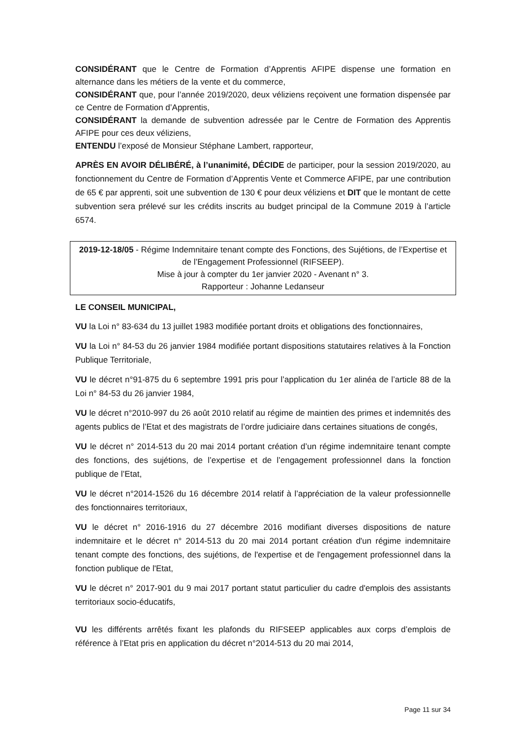CONSIDÉRANT que le Centre de Formation d’Apprentis AFIPE dispense une formation en alternance dans les métiers de la vente et du commerce,
CONSIDÉRANT que, pour l’année 2019/2020, deux véliziens reçoivent une formation dispensée par ce Centre de Formation d’Apprentis,
CONSIDÉRANT la demande de subvention adressée par le Centre de Formation des Apprentis AFIPE pour ces deux véliziens,
ENTENDU l’exposé de Monsieur Stéphane Lambert, rapporteur,
APRÈS EN AVOIR DÉLIBÉRÉ, à l’unanimité, DÉCIDE de participer, pour la session 2019/2020, au fonctionnement du Centre de Formation d’Apprentis Vente et Commerce AFIPE, par une contribution de 65 € par apprenti, soit une subvention de 130 € pour deux véliziens et DIT que le montant de cette subvention sera prélevé sur les crédits inscrits au budget principal de la Commune 2019 à l’article 6574.
2019-12-18/05 - Régime Indemnitaire tenant compte des Fonctions, des Sujétions, de l’Expertise et de l’Engagement Professionnel (RIFSEEP).
Mise à jour à compter du 1er janvier 2020 - Avenant n° 3.
Rapporteur : Johanne Ledanseur
LE CONSEIL MUNICIPAL,
VU la Loi n° 83-634 du 13 juillet 1983 modifiée portant droits et obligations des fonctionnaires,
VU la Loi n° 84-53 du 26 janvier 1984 modifiée portant dispositions statutaires relatives à la Fonction Publique Territoriale,
VU le décret n°91-875 du 6 septembre 1991 pris pour l’application du 1er alinéa de l’article 88 de la Loi n° 84-53 du 26 janvier 1984,
VU le décret n°2010-997 du 26 août 2010 relatif au régime de maintien des primes et indemnités des agents publics de l’Etat et des magistrats de l’ordre judiciaire dans certaines situations de congés,
VU le décret n° 2014-513 du 20 mai 2014 portant création d’un régime indemnitaire tenant compte des fonctions, des sujétions, de l’expertise et de l’engagement professionnel dans la fonction publique de l’Etat,
VU le décret n°2014-1526 du 16 décembre 2014 relatif à l’appréciation de la valeur professionnelle des fonctionnaires territoriaux,
VU le décret n° 2016-1916 du 27 décembre 2016 modifiant diverses dispositions de nature indemnitaire et le décret n° 2014-513 du 20 mai 2014 portant création d'un régime indemnitaire tenant compte des fonctions, des sujétions, de l'expertise et de l'engagement professionnel dans la fonction publique de l'Etat,
VU le décret n° 2017-901 du 9 mai 2017 portant statut particulier du cadre d'emplois des assistants territoriaux socio-éducatifs,
VU les différents arrêtés fixant les plafonds du RIFSEEP applicables aux corps d’emplois de référence à l’Etat pris en application du décret n°2014-513 du 20 mai 2014,
Page 11 sur 34